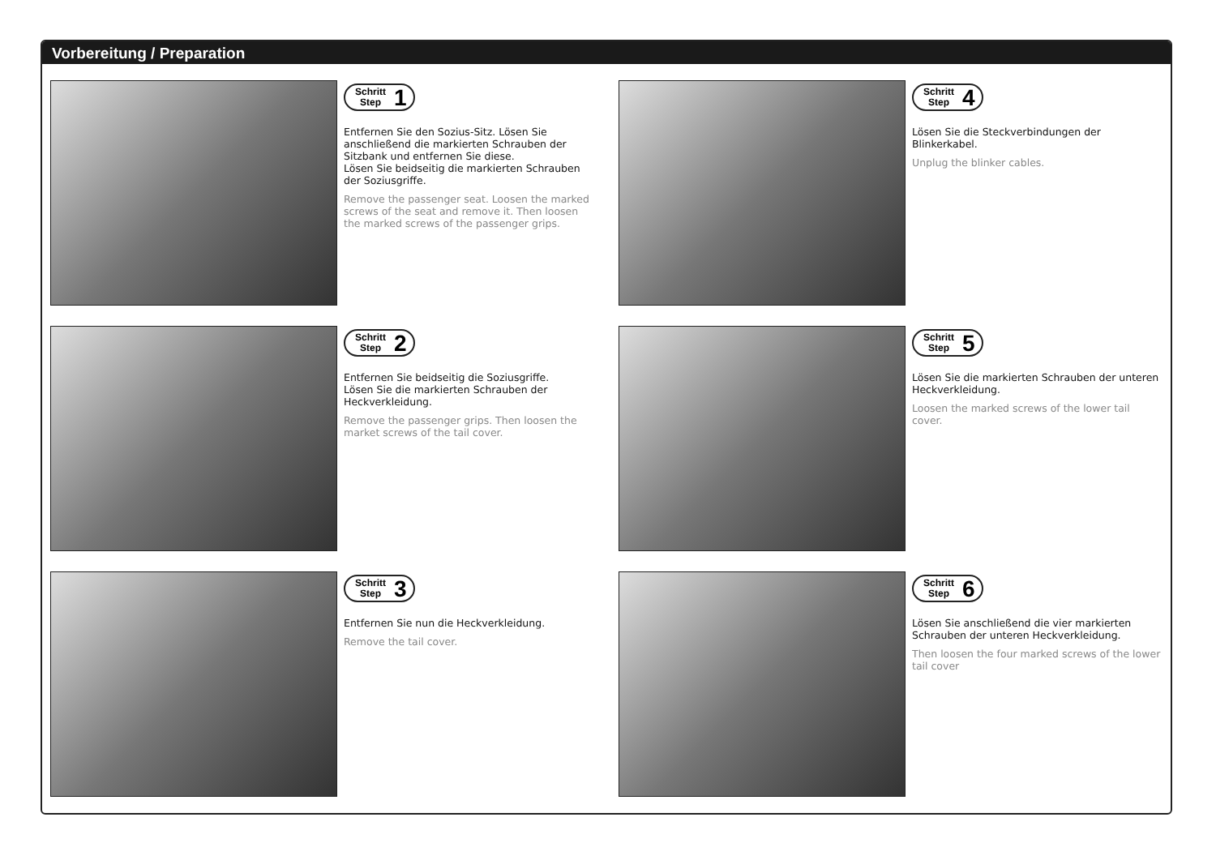Vorbereitung / Preparation
Schritt
Step
1
Entfernen Sie den Sozius-Sitz. Lösen Sie anschließend die markierten Schrauben der Sitzbank und entfernen Sie diese.
Lösen Sie beidseitig die markierten Schrauben der Soziusgriffe.
Remove the passenger seat. Loosen the marked screws of the seat and remove it. Then loosen the marked screws of the passenger grips.
Schritt
Step
4
Lösen Sie die Steckverbindungen der Blinkerkabel.
Unplug the blinker cables.
Schritt
Step
2
Entfernen Sie beidseitig die Soziusgriffe.
Lösen Sie die markierten Schrauben der Heckverkleidung.
Remove the passenger grips. Then loosen the market screws of the tail cover.
Schritt
Step
5
Lösen Sie die markierten Schrauben der unteren Heckverkleidung.
Loosen the marked screws of the lower tail cover.
Schritt
Step
3
Entfernen Sie nun die Heckverkleidung.
Remove the tail cover.
Schritt
Step
6
Lösen Sie anschließend die vier markierten Schrauben der unteren Heckverkleidung.
Then loosen the four marked screws of the lower tail cover